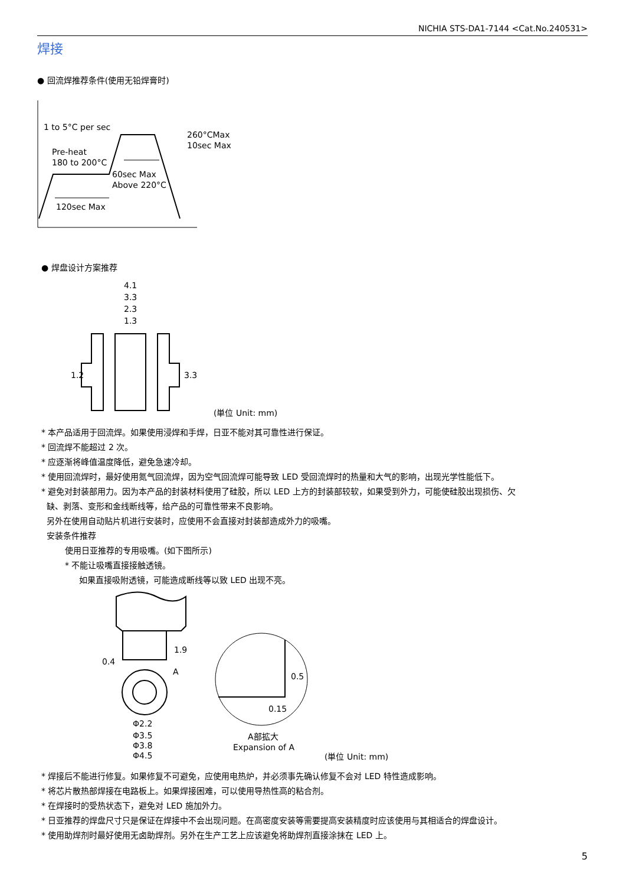NICHIA STS-DA1-7144 <Cat.No.240531>
焊接
● 回流焊推荐条件(使用无铅焊膏时)
1 to 5°C per sec
260°CMax
10sec Max
Pre-heat
180 to 200°C
60sec Max
Above 220°C
120sec Max
● 焊盘设计方案推荐
4.1
3.3
2.3
1.3
1.2
3.3
(単位 Unit: mm)
* 本产品适用于回流焊。如果使用浸焊和手焊，日亚不能对其可靠性进行保证。
* 回流焊不能超过 2 次。
* 应逐渐将峰值温度降低，避免急速冷却。
* 使用回流焊时，最好使用氮气回流焊，因为空气回流焊可能导致 LED 受回流焊时的热量和大气的影响，出现光学性能低下。
* 避免对封装部用力。因为本产品的封装材料使用了硅胶，所以 LED 上方的封装部较软，如果受到外力，可能使硅胶出现损伤、欠
缺、剥落、变形和金线断线等，给产品的可靠性带来不良影响。
另外在使用自动贴片机进行安装时，应使用不会直接对封装部造成外力的吸嘴。
安装条件推荐
使用日亚推荐的专用吸嘴。(如下图所示)
* 不能让吸嘴直接接触透镜。
如果直接吸附透镜，可能造成断线等以致 LED 出现不亮。
0.4
1.9
A
Φ2.2
Φ3.5
Φ3.8
Φ4.5
0.5
0.15
A部拡大
Expansion of A
(単位 Unit: mm)
* 焊接后不能进行修复。如果修复不可避免，应使用电热炉，并必须事先确认修复不会对 LED 特性造成影响。
* 将芯片散热部焊接在电路板上。如果焊接困难，可以使用导热性高的粘合剂。
* 在焊接时的受热状态下，避免对 LED 施加外力。
* 日亚推荐的焊盘尺寸只是保证在焊接中不会出现问题。在高密度安装等需要提高安装精度时应该使用与其相适合的焊盘设计。
* 使用助焊剂时最好使用无卤助焊剂。另外在生产工艺上应该避免将助焊剂直接涂抹在 LED 上。
5